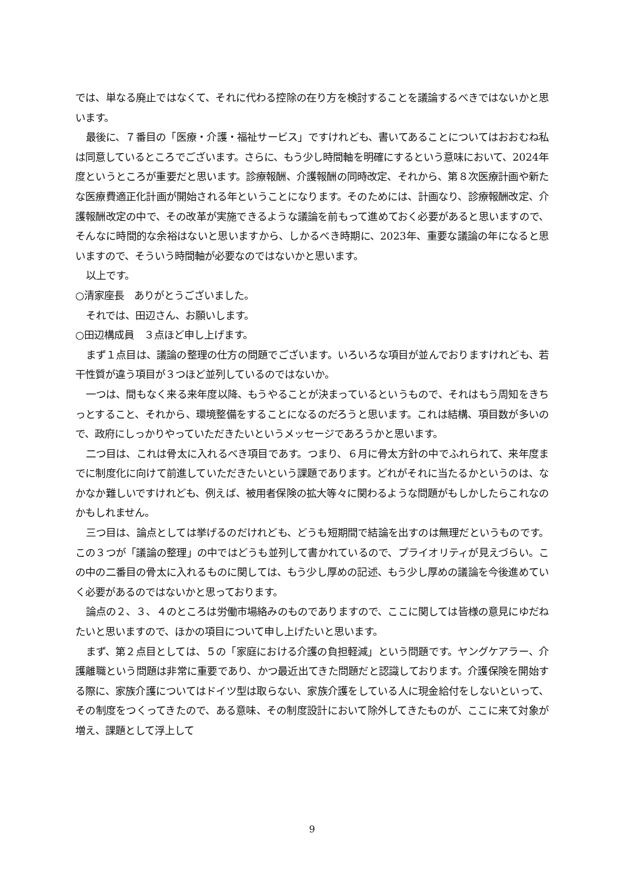では、単なる廃止ではなくて、それに代わる控除の在り方を検討することを議論するべきではないかと思います。
最後に、７番目の「医療・介護・福祉サービス」ですけれども、書いてあることについてはおおむね私は同意しているところでございます。さらに、もう少し時間軸を明確にするという意味において、2024年度というところが重要だと思います。診療報酬、介護報酬の同時改定、それから、第８次医療計画や新たな医療費適正化計画が開始される年ということになります。そのためには、計画なり、診療報酬改定、介護報酬改定の中で、その改革が実施できるような議論を前もって進めておく必要があると思いますので、そんなに時間的な余裕はないと思いますから、しかるべき時期に、2023年、重要な議論の年になると思いますので、そういう時間軸が必要なのではないかと思います。
以上です。
○清家座長　ありがとうございました。
それでは、田辺さん、お願いします。
○田辺構成員　３点ほど申し上げます。
まず１点目は、議論の整理の仕方の問題でございます。いろいろな項目が並んでおりますけれども、若干性質が違う項目が３つほど並列しているのではないか。
一つは、間もなく来る来年度以降、もうやることが決まっているというもので、それはもう周知をきちっとすること、それから、環境整備をすることになるのだろうと思います。これは結構、項目数が多いので、政府にしっかりやっていただきたいというメッセージであろうかと思います。
二つ目は、これは骨太に入れるべき項目であす。つまり、６月に骨太方針の中でふれられて、来年度までに制度化に向けて前進していただきたいという課題であります。どれがそれに当たるかというのは、なかなか難しいですけれども、例えば、被用者保険の拡大等々に関わるような問題がもしかしたらこれなのかもしれません。
三つ目は、論点としては挙げるのだけれども、どうも短期間で結論を出すのは無理だというものです。この３つが「議論の整理」の中ではどうも並列して書かれているので、プライオリティが見えづらい。この中の二番目の骨太に入れるものに関しては、もう少し厚めの記述、もう少し厚めの議論を今後進めていく必要があるのではないかと思っております。
論点の２、３、４のところは労働市場絡みのものでありますので、ここに関しては皆様の意見にゆだねたいと思いますので、ほかの項目について申し上げたいと思います。
まず、第２点目としては、５の「家庭における介護の負担軽減」という問題です。ヤングケアラー、介護離職という問題は非常に重要であり、かつ最近出てきた問題だと認識しております。介護保険を開始する際に、家族介護についてはドイツ型は取らない、家族介護をしている人に現金給付をしないといって、その制度をつくってきたので、ある意味、その制度設計において除外してきたものが、ここに来て対象が増え、課題として浮上して
9